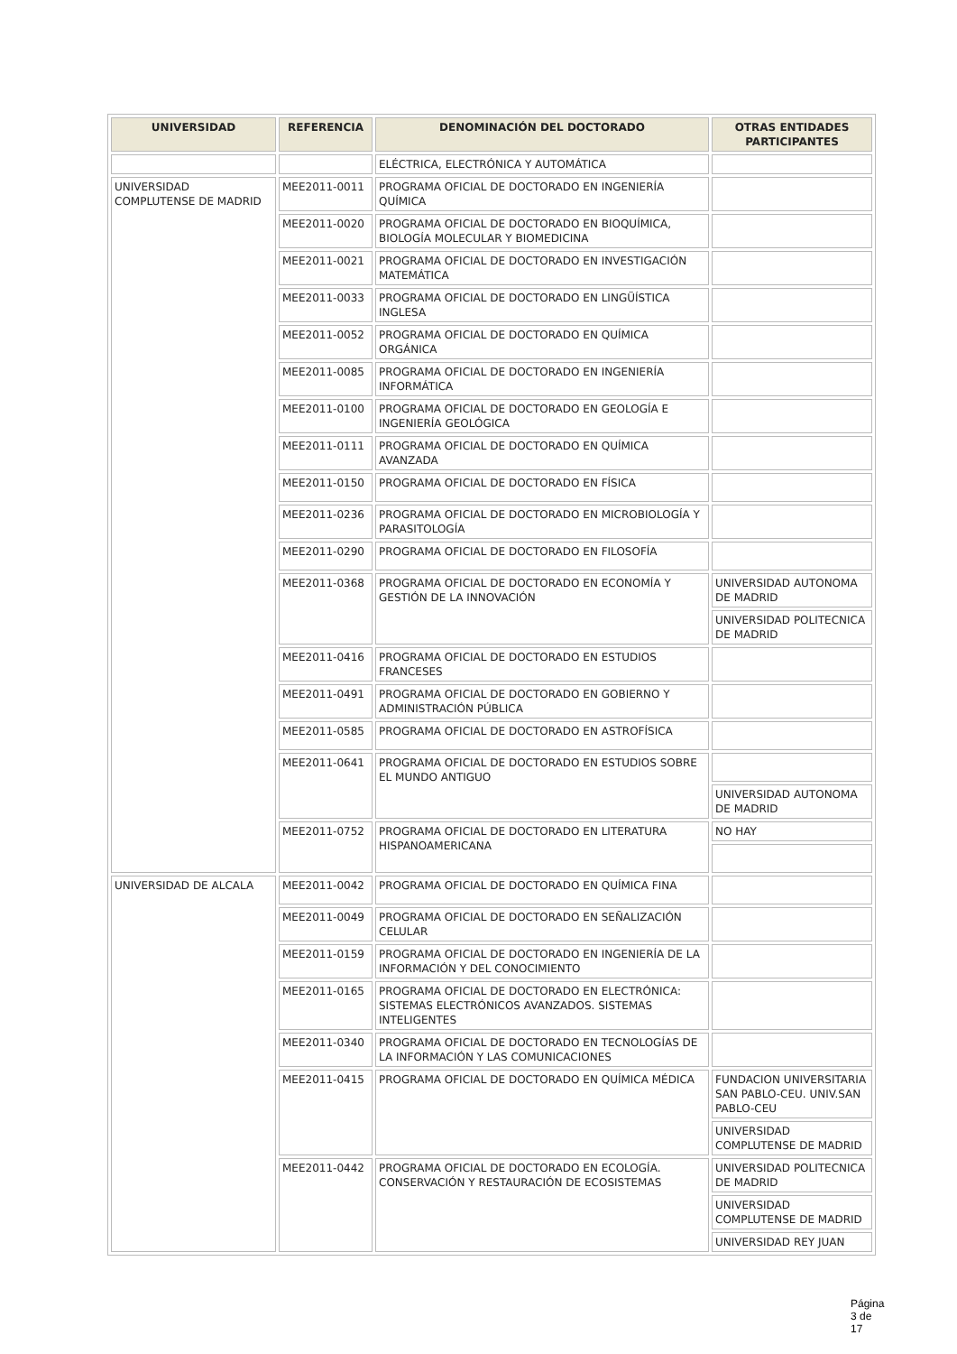| UNIVERSIDAD | REFERENCIA | DENOMINACIÓN DEL DOCTORADO | OTRAS ENTIDADES PARTICIPANTES |
| --- | --- | --- | --- |
| | | ELÉCTRICA, ELECTRÓNICA Y AUTOMÁTICA | |
| UNIVERSIDAD COMPLUTENSE DE MADRID | MEE2011-0011 | PROGRAMA OFICIAL DE DOCTORADO EN INGENIERÍA QUÍMICA | |
| | MEE2011-0020 | PROGRAMA OFICIAL DE DOCTORADO EN BIOQUÍMICA, BIOLOGÍA MOLECULAR Y BIOMEDICINA | |
| | MEE2011-0021 | PROGRAMA OFICIAL DE DOCTORADO EN INVESTIGACIÓN MATEMÁTICA | |
| | MEE2011-0033 | PROGRAMA OFICIAL DE DOCTORADO EN LINGÜÍSTICA INGLESA | |
| | MEE2011-0052 | PROGRAMA OFICIAL DE DOCTORADO EN QUÍMICA ORGÁNICA | |
| | MEE2011-0085 | PROGRAMA OFICIAL DE DOCTORADO EN INGENIERÍA INFORMÁTICA | |
| | MEE2011-0100 | PROGRAMA OFICIAL DE DOCTORADO EN GEOLOGÍA E INGENIERÍA GEOLÓGICA | |
| | MEE2011-0111 | PROGRAMA OFICIAL DE DOCTORADO EN QUÍMICA AVANZADA | |
| | MEE2011-0150 | PROGRAMA OFICIAL DE DOCTORADO EN FÍSICA | |
| | MEE2011-0236 | PROGRAMA OFICIAL DE DOCTORADO EN MICROBIOLOGÍA Y PARASITOLOGÍA | |
| | MEE2011-0290 | PROGRAMA OFICIAL DE DOCTORADO EN FILOSOFÍA | |
| | MEE2011-0368 | PROGRAMA OFICIAL DE DOCTORADO EN ECONOMÍA Y GESTIÓN DE LA INNOVACIÓN | UNIVERSIDAD AUTONOMA DE MADRID |
| | | | UNIVERSIDAD POLITECNICA DE MADRID |
| | MEE2011-0416 | PROGRAMA OFICIAL DE DOCTORADO EN ESTUDIOS FRANCESES | |
| | MEE2011-0491 | PROGRAMA OFICIAL DE DOCTORADO EN GOBIERNO Y ADMINISTRACIÓN PÚBLICA | |
| | MEE2011-0585 | PROGRAMA OFICIAL DE DOCTORADO EN ASTROFÍSICA | |
| | MEE2011-0641 | PROGRAMA OFICIAL DE DOCTORADO EN ESTUDIOS SOBRE EL MUNDO ANTIGUO | |
| | | | UNIVERSIDAD AUTONOMA DE MADRID |
| | MEE2011-0752 | PROGRAMA OFICIAL DE DOCTORADO EN LITERATURA HISPANOAMERICANA | NO HAY |
| UNIVERSIDAD DE ALCALA | MEE2011-0042 | PROGRAMA OFICIAL DE DOCTORADO EN QUÍMICA FINA | |
| | MEE2011-0049 | PROGRAMA OFICIAL DE DOCTORADO EN SEÑALIZACIÓN CELULAR | |
| | MEE2011-0159 | PROGRAMA OFICIAL DE DOCTORADO EN INGENIERÍA DE LA INFORMACIÓN Y DEL CONOCIMIENTO | |
| | MEE2011-0165 | PROGRAMA OFICIAL DE DOCTORADO EN ELECTRÓNICA: SISTEMAS ELECTRÓNICOS AVANZADOS. SISTEMAS INTELIGENTES | |
| | MEE2011-0340 | PROGRAMA OFICIAL DE DOCTORADO EN TECNOLOGÍAS DE LA INFORMACIÓN Y LAS COMUNICACIONES | |
| | MEE2011-0415 | PROGRAMA OFICIAL DE DOCTORADO EN QUÍMICA MÉDICA | FUNDACION UNIVERSITARIA SAN PABLO-CEU. UNIV.SAN PABLO-CEU |
| | | | UNIVERSIDAD COMPLUTENSE DE MADRID |
| | MEE2011-0442 | PROGRAMA OFICIAL DE DOCTORADO EN ECOLOGÍA. CONSERVACIÓN Y RESTAURACIÓN DE ECOSISTEMAS | UNIVERSIDAD POLITECNICA DE MADRID |
| | | | UNIVERSIDAD COMPLUTENSE DE MADRID |
| | | | UNIVERSIDAD REY JUAN |
Página 3 de 17